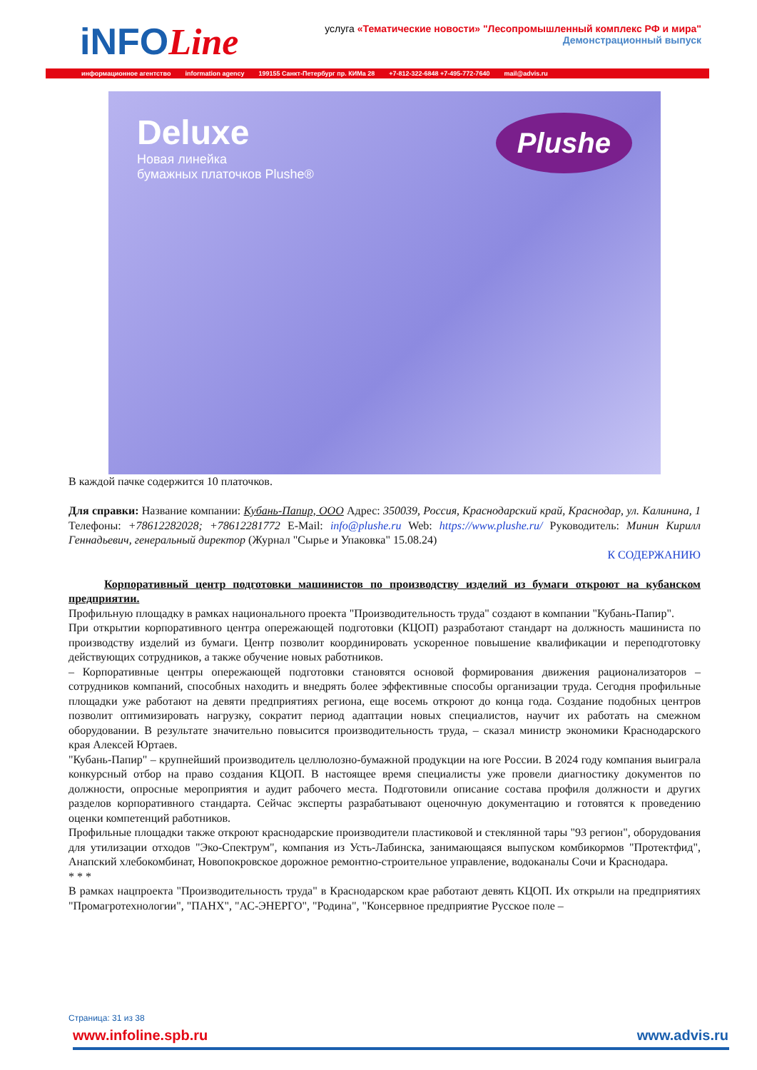iNFOLine
услуга «Тематические новости» "Лесопромышленный комплекс РФ и мира"
Демонстрационный выпуск
информационное агентство information agency 199155 Санкт-Петербург пр. КИМа 28 +7-812-322-6848 +7-495-772-7640 mail@advis.ru
Deluxe
Новая линейка
бумажных платочков Plushe®
Plushe
В каждой пачке содержится 10 платочков.
Для справки: Название компании: Кубань-Папир, ООО Адрес: 350039, Россия, Краснодарский край, Краснодар, ул. Калинина, 1 Телефоны: +78612282028; +78612281772 E-Mail: info@plushe.ru Web: https://www.plushe.ru/ Руководитель: Минин Кирилл Геннадьевич, генеральный директор (Журнал "Сырье и Упаковка" 15.08.24)
К СОДЕРЖАНИЮ
Корпоративный центр подготовки машинистов по производству изделий из бумаги откроют на кубанском предприятии.
Профильную площадку в рамках национального проекта "Производительность труда" создают в компании "Кубань-Папир".
При открытии корпоративного центра опережающей подготовки (КЦОП) разработают стандарт на должность машиниста по производству изделий из бумаги. Центр позволит координировать ускоренное повышение квалификации и переподготовку действующих сотрудников, а также обучение новых работников.
– Корпоративные центры опережающей подготовки становятся основой формирования движения рационализаторов – сотрудников компаний, способных находить и внедрять более эффективные способы организации труда. Сегодня профильные площадки уже работают на девяти предприятиях региона, еще восемь откроют до конца года. Создание подобных центров позволит оптимизировать нагрузку, сократит период адаптации новых специалистов, научит их работать на смежном оборудовании. В результате значительно повысится производительность труда, – сказал министр экономики Краснодарского края Алексей Юртаев.
"Кубань-Папир" – крупнейший производитель целлюлозно-бумажной продукции на юге России. В 2024 году компания выиграла конкурсный отбор на право создания КЦОП. В настоящее время специалисты уже провели диагностику документов по должности, опросные мероприятия и аудит рабочего места. Подготовили описание состава профиля должности и других разделов корпоративного стандарта. Сейчас эксперты разрабатывают оценочную документацию и готовятся к проведению оценки компетенций работников.
Профильные площадки также откроют краснодарские производители пластиковой и стеклянной тары "93 регион", оборудования для утилизации отходов "Эко-Спектрум", компания из Усть-Лабинска, занимающаяся выпуском комбикормов "Протектфид", Анапский хлебокомбинат, Новопокровское дорожное ремонтно-строительное управление, водоканалы Сочи и Краснодара.
* * *
В рамках нацпроекта "Производительность труда" в Краснодарском крае работают девять КЦОП. Их открыли на предприятиях "Промагротехнологии", "ПАНХ", "АС-ЭНЕРГО", "Родина", "Консервное предприятие Русское поле –
Страница: 31 из 38
www.infoline.spb.ru www.advis.ru